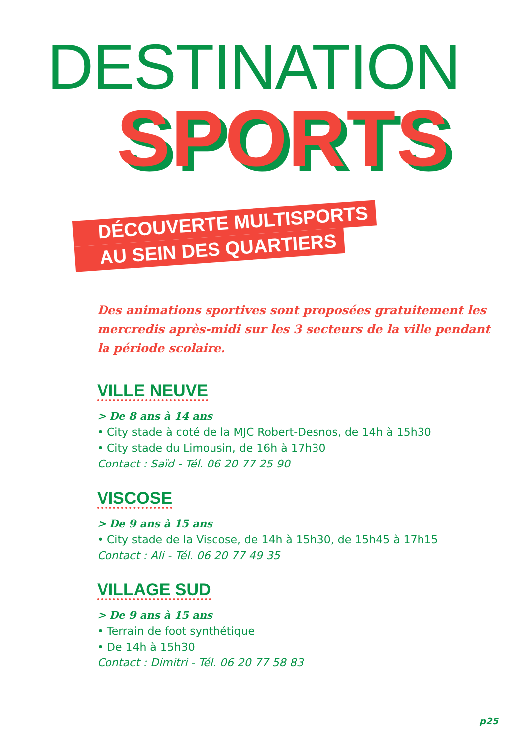DESTINATION
SPORTS
DÉCOUVERTE MULTISPORTS
AU SEIN DES QUARTIERS
Des animations sportives sont proposées gratuitement les mercredis après-midi sur les 3 secteurs de la ville pendant la période scolaire.
VILLE NEUVE
> De 8 ans à 14 ans
• City stade à coté de la MJC Robert-Desnos, de 14h à 15h30
• City stade du Limousin, de 16h à 17h30
Contact : Saïd - Tél. 06 20 77 25 90
VISCOSE
> De 9 ans à 15 ans
• City stade de la Viscose, de 14h à 15h30, de 15h45 à 17h15
Contact : Ali - Tél. 06 20 77 49 35
VILLAGE SUD
> De 9 ans à 15 ans
• Terrain de foot synthétique
• De 14h à 15h30
Contact : Dimitri - Tél. 06 20 77 58 83
p25